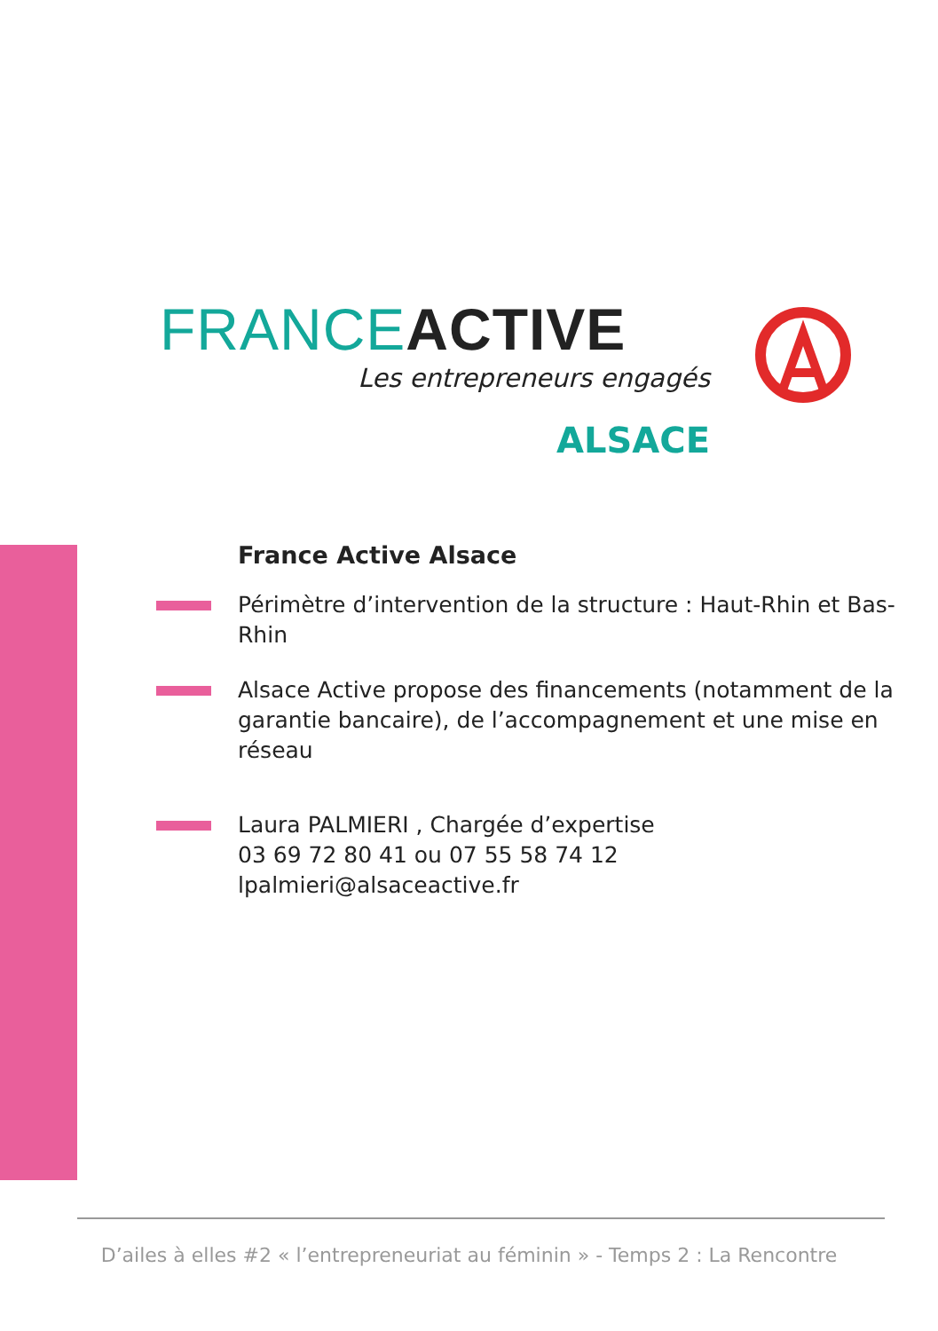FRANCE ACTIVE
Les entrepreneurs engagés
ALSACE
France Active Alsace
Périmètre d’intervention de la structure : Haut-Rhin et Bas-Rhin
Alsace Active propose des financements (notamment de la garantie bancaire), de l’accompagnement et une mise en réseau
Laura PALMIERI , Chargée d’expertise
03 69 72 80 41 ou 07 55 58 74 12
lpalmieri@alsaceactive.fr
D’ailes à elles #2 « l’entrepreneuriat au féminin » - Temps 2 : La Rencontre